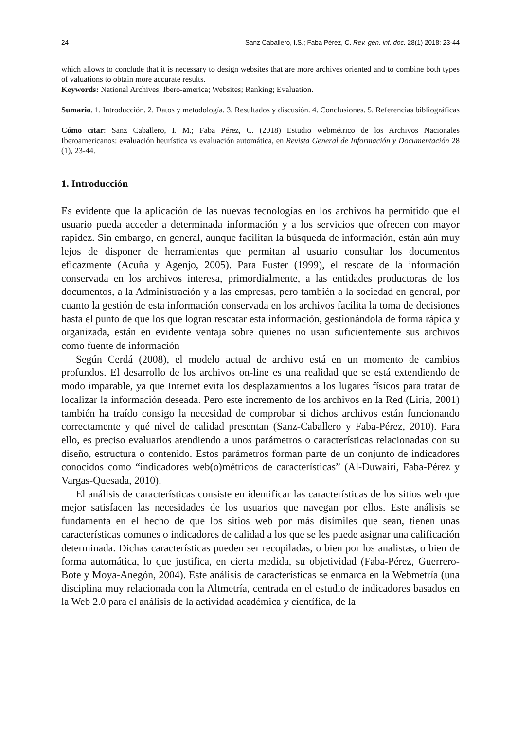24 Sanz Caballero, I.S.; Faba Pérez, C. Rev. gen. inf. doc. 28(1) 2018: 23-44
which allows to conclude that it is necessary to design websites that are more archives oriented and to combine both types of valuations to obtain more accurate results.
Keywords: National Archives; Ibero-america; Websites; Ranking; Evaluation.
Sumario. 1. Introducción. 2. Datos y metodología. 3. Resultados y discusión. 4. Conclusiones. 5. Referencias bibliográficas
Cómo citar: Sanz Caballero, I. M.; Faba Pérez, C. (2018) Estudio webmétrico de los Archivos Nacionales Iberoamericanos: evaluación heurística vs evaluación automática, en Revista General de Información y Documentación 28 (1), 23-44.
1. Introducción
Es evidente que la aplicación de las nuevas tecnologías en los archivos ha permitido que el usuario pueda acceder a determinada información y a los servicios que ofrecen con mayor rapidez. Sin embargo, en general, aunque facilitan la búsqueda de información, están aún muy lejos de disponer de herramientas que permitan al usuario consultar los documentos eficazmente (Acuña y Agenjo, 2005). Para Fuster (1999), el rescate de la información conservada en los archivos interesa, primordialmente, a las entidades productoras de los documentos, a la Administración y a las empresas, pero también a la sociedad en general, por cuanto la gestión de esta información conservada en los archivos facilita la toma de decisiones hasta el punto de que los que logran rescatar esta información, gestionándola de forma rápida y organizada, están en evidente ventaja sobre quienes no usan suficientemente sus archivos como fuente de información
Según Cerdá (2008), el modelo actual de archivo está en un momento de cambios profundos. El desarrollo de los archivos on-line es una realidad que se está extendiendo de modo imparable, ya que Internet evita los desplazamientos a los lugares físicos para tratar de localizar la información deseada. Pero este incremento de los archivos en la Red (Liria, 2001) también ha traído consigo la necesidad de comprobar si dichos archivos están funcionando correctamente y qué nivel de calidad presentan (Sanz-Caballero y Faba-Pérez, 2010). Para ello, es preciso evaluarlos atendiendo a unos parámetros o características relacionadas con su diseño, estructura o contenido. Estos parámetros forman parte de un conjunto de indicadores conocidos como “indicadores web(o)métricos de características” (Al-Duwairi, Faba-Pérez y Vargas-Quesada, 2010).
El análisis de características consiste en identificar las características de los sitios web que mejor satisfacen las necesidades de los usuarios que navegan por ellos. Este análisis se fundamenta en el hecho de que los sitios web por más disímiles que sean, tienen unas características comunes o indicadores de calidad a los que se les puede asignar una calificación determinada. Dichas características pueden ser recopiladas, o bien por los analistas, o bien de forma automática, lo que justifica, en cierta medida, su objetividad (Faba-Pérez, Guerrero-Bote y Moya-Anegón, 2004). Este análisis de características se enmarca en la Webmetría (una disciplina muy relacionada con la Altmetría, centrada en el estudio de indicadores basados en la Web 2.0 para el análisis de la actividad académica y científica, de la